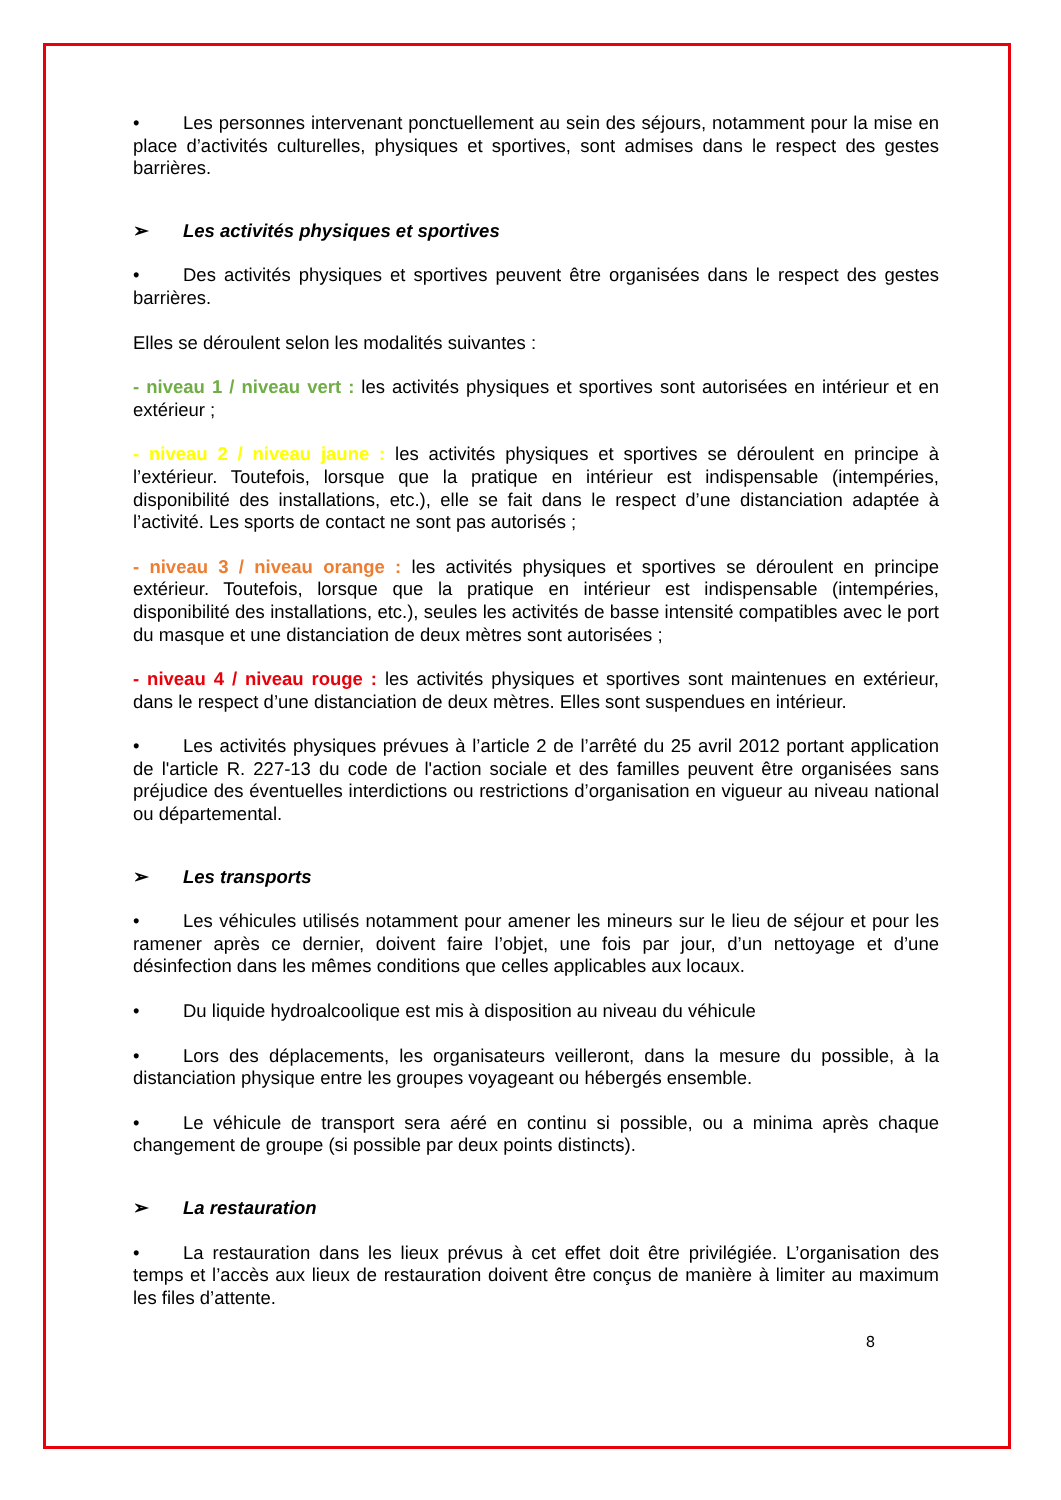• Les personnes intervenant ponctuellement au sein des séjours, notamment pour la mise en place d’activités culturelles, physiques et sportives, sont admises dans le respect des gestes barrières.
➢ Les activités physiques et sportives
• Des activités physiques et sportives peuvent être organisées dans le respect des gestes barrières.
Elles se déroulent selon les modalités suivantes :
- niveau 1 / niveau vert : les activités physiques et sportives sont autorisées en intérieur et en extérieur ;
- niveau 2 / niveau jaune : les activités physiques et sportives se déroulent en principe à l’extérieur. Toutefois, lorsque que la pratique en intérieur est indispensable (intempéries, disponibilité des installations, etc.), elle se fait dans le respect d’une distanciation adaptée à l’activité. Les sports de contact ne sont pas autorisés ;
- niveau 3 / niveau orange : les activités physiques et sportives se déroulent en principe extérieur. Toutefois, lorsque que la pratique en intérieur est indispensable (intempéries, disponibilité des installations, etc.), seules les activités de basse intensité compatibles avec le port du masque et une distanciation de deux mètres sont autorisées ;
- niveau 4 / niveau rouge : les activités physiques et sportives sont maintenues en extérieur, dans le respect d’une distanciation de deux mètres. Elles sont suspendues en intérieur.
• Les activités physiques prévues à l’article 2 de l’arrêté du 25 avril 2012 portant application de l'article R. 227-13 du code de l'action sociale et des familles peuvent être organisées sans préjudice des éventuelles interdictions ou restrictions d’organisation en vigueur au niveau national ou départemental.
➢ Les transports
• Les véhicules utilisés notamment pour amener les mineurs sur le lieu de séjour et pour les ramener après ce dernier, doivent faire l’objet, une fois par jour, d’un nettoyage et d’une désinfection dans les mêmes conditions que celles applicables aux locaux.
• Du liquide hydroalcoolique est mis à disposition au niveau du véhicule
• Lors des déplacements, les organisateurs veilleront, dans la mesure du possible, à la distanciation physique entre les groupes voyageant ou hébergés ensemble.
• Le véhicule de transport sera aéré en continu si possible, ou a minima après chaque changement de groupe (si possible par deux points distincts).
➢ La restauration
• La restauration dans les lieux prévus à cet effet doit être privilégiée. L’organisation des temps et l’accès aux lieux de restauration doivent être conçus de manière à limiter au maximum les files d’attente.
8